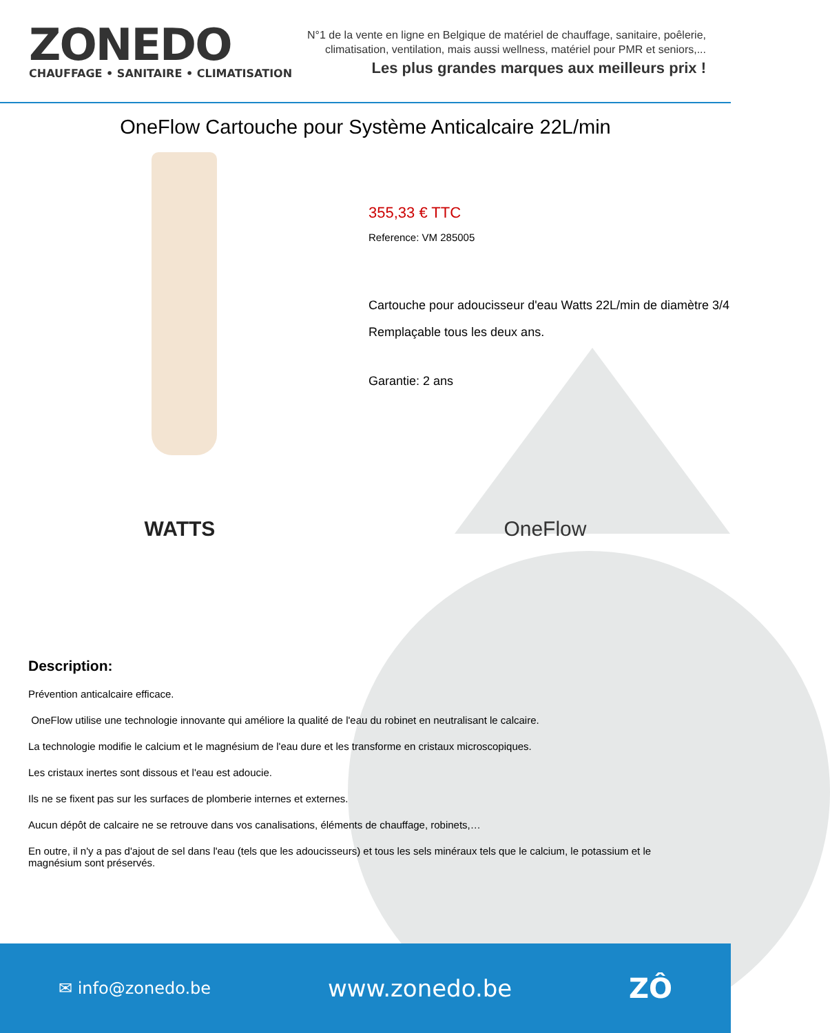ZONEDO
CHAUFFAGE • SANITAIRE • CLIMATISATION
N°1 de la vente en ligne en Belgique de matériel de chauffage, sanitaire, poêlerie,
climatisation, ventilation, mais aussi wellness, matériel pour PMR et seniors,...
Les plus grandes marques aux meilleurs prix !
OneFlow Cartouche pour Système Anticalcaire 22L/min
355,33 € TTC
Reference: VM 285005
Cartouche pour adoucisseur d'eau Watts 22L/min de diamètre 3/4
Remplaçable tous les deux ans.
Garantie: 2 ans
WATTS OneFlow
Description:
Prévention anticalcaire efficace.
OneFlow utilise une technologie innovante qui améliore la qualité de l'eau du robinet en neutralisant le calcaire.
La technologie modifie le calcium et le magnésium de l'eau dure et les transforme en cristaux microscopiques.
Les cristaux inertes sont dissous et l'eau est adoucie.
Ils ne se fixent pas sur les surfaces de plomberie internes et externes.
Aucun dépôt de calcaire ne se retrouve dans vos canalisations, éléments de chauffage, robinets,…
En outre, il n'y a pas d'ajout de sel dans l'eau (tels que les adoucisseurs) et tous les sels minéraux tels que le calcium, le potassium et le magnésium sont préservés.
✉ info@zonedo.be www.zonedo.be ZÔ